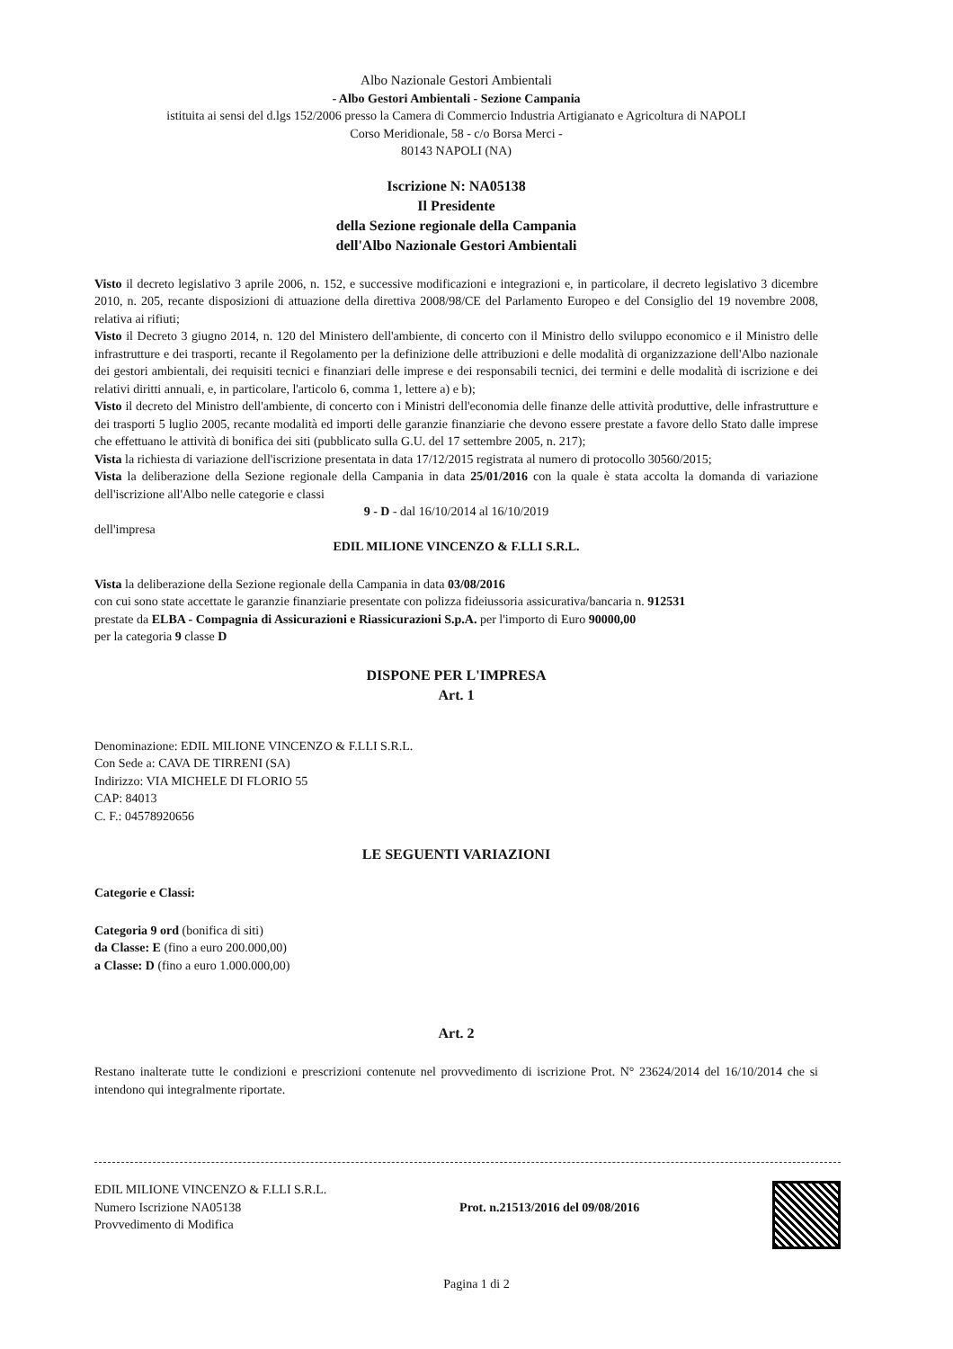Albo Nazionale Gestori Ambientali
- Albo Gestori Ambientali - Sezione Campania
istituita ai sensi del d.lgs 152/2006 presso la Camera di Commercio Industria Artigianato e Agricoltura di NAPOLI
Corso Meridionale, 58 - c/o Borsa Merci -
80143 NAPOLI (NA)
Iscrizione N: NA05138
Il Presidente
della Sezione regionale della Campania
dell'Albo Nazionale Gestori Ambientali
Visto il decreto legislativo 3 aprile 2006, n. 152, e successive modificazioni e integrazioni e, in particolare, il decreto legislativo 3 dicembre 2010, n. 205, recante disposizioni di attuazione della direttiva 2008/98/CE del Parlamento Europeo e del Consiglio del 19 novembre 2008, relativa ai rifiuti;
Visto il Decreto 3 giugno 2014, n. 120 del Ministero dell'ambiente, di concerto con il Ministro dello sviluppo economico e il Ministro delle infrastrutture e dei trasporti, recante il Regolamento per la definizione delle attribuzioni e delle modalità di organizzazione dell'Albo nazionale dei gestori ambientali, dei requisiti tecnici e finanziari delle imprese e dei responsabili tecnici, dei termini e delle modalità di iscrizione e dei relativi diritti annuali, e, in particolare, l'articolo 6, comma 1, lettere a) e b);
Visto il decreto del Ministro dell'ambiente, di concerto con i Ministri dell'economia delle finanze delle attività produttive, delle infrastrutture e dei trasporti 5 luglio 2005, recante modalità ed importi delle garanzie finanziarie che devono essere prestate a favore dello Stato dalle imprese che effettuano le attività di bonifica dei siti (pubblicato sulla G.U. del 17 settembre 2005, n. 217);
Vista la richiesta di variazione dell'iscrizione presentata in data 17/12/2015 registrata al numero di protocollo 30560/2015;
Vista la deliberazione della Sezione regionale della Campania in data 25/01/2016 con la quale è stata accolta la domanda di variazione dell'iscrizione all'Albo nelle categorie e classi
9 - D - dal 16/10/2014 al 16/10/2019
dell'impresa
EDIL MILIONE VINCENZO & F.LLI S.R.L.
Vista la deliberazione della Sezione regionale della Campania in data 03/08/2016
con cui sono state accettate le garanzie finanziarie presentate con polizza fideiussoria assicurativa/bancaria n. 912531
prestate da ELBA - Compagnia di Assicurazioni e Riassicurazioni S.p.A. per l'importo di Euro 90000,00
per la categoria 9 classe D
DISPONE PER L'IMPRESA
Art. 1
Denominazione: EDIL MILIONE VINCENZO & F.LLI S.R.L.
Con Sede a: CAVA DE TIRRENI (SA)
Indirizzo: VIA MICHELE DI FLORIO 55
CAP: 84013
C. F.: 04578920656
LE SEGUENTI VARIAZIONI
Categorie e Classi:
Categoria 9 ord (bonifica di siti)
da Classe: E (fino a euro 200.000,00)
a Classe: D (fino a euro 1.000.000,00)
Art. 2
Restano inalterate tutte le condizioni e prescrizioni contenute nel provvedimento di iscrizione Prot. N° 23624/2014 del 16/10/2014 che si intendono qui integralmente riportate.
EDIL MILIONE VINCENZO & F.LLI S.R.L.
Numero Iscrizione NA05138
Provvedimento di Modifica
Prot. n.21513/2016 del 09/08/2016
Pagina 1 di 2